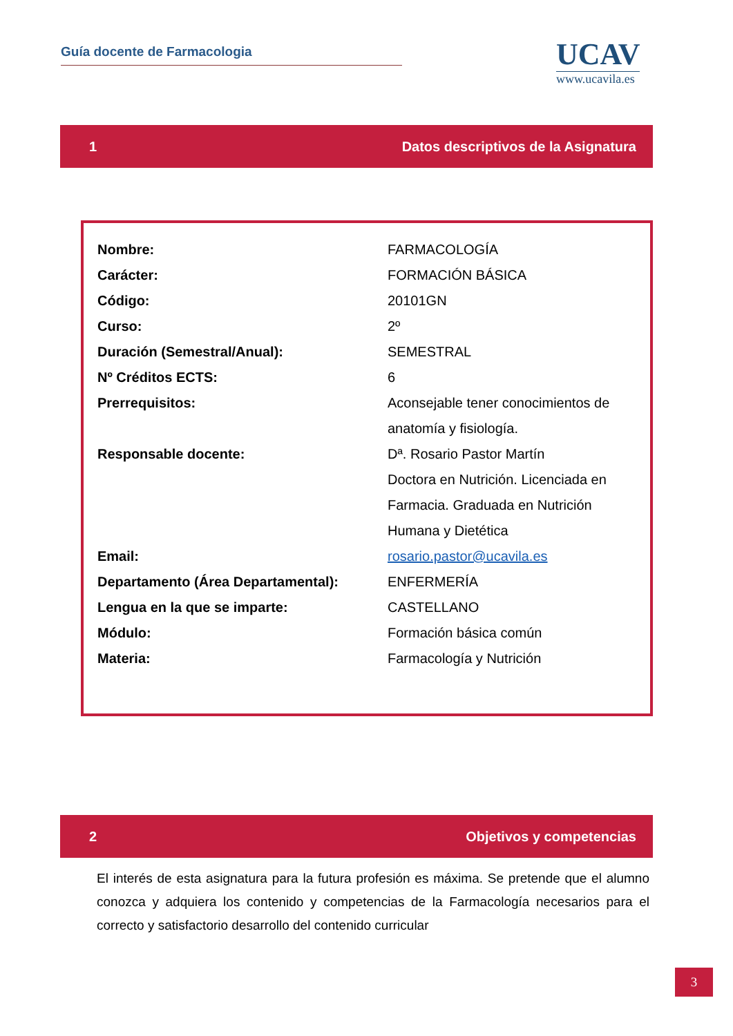Guía docente de Farmacologia
UCAV
www.ucavila.es
1 Datos descriptivos de la Asignatura
| Nombre: | FARMACOLOGÍA |
| Carácter: | FORMACIÓN BÁSICA |
| Código: | 20101GN |
| Curso: | 2º |
| Duración (Semestral/Anual): | SEMESTRAL |
| Nº Créditos ECTS: | 6 |
| Prerrequisitos: | Aconsejable tener conocimientos de anatomía y fisiología. |
| Responsable docente: | Dª. Rosario Pastor Martín Doctora en Nutrición. Licenciada en Farmacia. Graduada en Nutrición Humana y Dietética |
| Email: | rosario.pastor@ucavila.es |
| Departamento (Área Departamental): | ENFERMERÍA |
| Lengua en la que se imparte: | CASTELLANO |
| Módulo: | Formación básica común |
| Materia: | Farmacología y Nutrición |
2 Objetivos y competencias
El interés de esta asignatura para la futura profesión es máxima. Se pretende que el alumno conozca y adquiera los contenido y competencias de la Farmacología necesarios para el correcto y satisfactorio desarrollo del contenido curricular
3